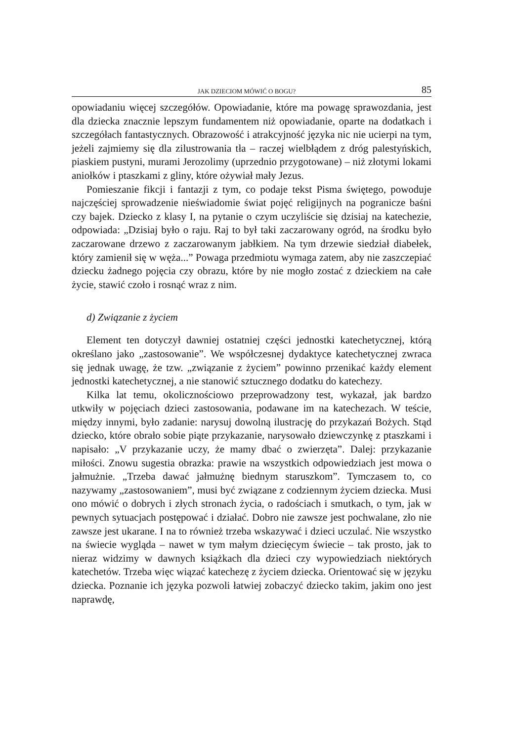JAK DZIECIOM MÓWIĆ O BOGU? 85
opowiadaniu więcej szczegółów. Opowiadanie, które ma powagę sprawozdania, jest dla dziecka znacznie lepszym fundamentem niż opowiadanie, oparte na dodatkach i szczegółach fantastycznych. Obrazowość i atrakcyjność języka nic nie ucierpi na tym, jeżeli zajmiemy się dla zilustrowania tła – raczej wielbłądem z dróg palestyńskich, piaskiem pustyni, murami Jerozolimy (uprzednio przygotowane) – niż złotymi lokami aniołków i ptaszkami z gliny, które ożywiał mały Jezus.
Pomieszanie fikcji i fantazji z tym, co podaje tekst Pisma świętego, powoduje najczęściej sprowadzenie nieświadomie świat pojęć religijnych na pogranicze baśni czy bajek. Dziecko z klasy I, na pytanie o czym uczyliście się dzisiaj na katechezie, odpowiada: „Dzisiaj było o raju. Raj to był taki zaczarowany ogród, na środku było zaczarowane drzewo z zaczarowanym jabłkiem. Na tym drzewie siedział diabełek, który zamienił się w węża...” Powaga przedmiotu wymaga zatem, aby nie zaszczepiać dziecku żadnego pojęcia czy obrazu, które by nie mogło zostać z dzieckiem na całe życie, stawić czoło i rosnąć wraz z nim.
d) Związanie z życiem
Element ten dotyczył dawniej ostatniej części jednostki katechetycznej, którą określano jako „zastosowanie”. We współczesnej dydaktyce katechetycznej zwraca się jednak uwagę, że tzw. „związanie z życiem” powinno przenikać każdy element jednostki katechetycznej, a nie stanowić sztucznego dodatku do katechezy.
Kilka lat temu, okolicznościowo przeprowadzony test, wykazał, jak bardzo utkwiły w pojęciach dzieci zastosowania, podawane im na katechezach. W teście, między innymi, było zadanie: narysuj dowolną ilustrację do przykazań Bożych. Stąd dziecko, które obrało sobie piąte przykazanie, narysowało dziewczynkę z ptaszkami i napisało: „V przykazanie uczy, że mamy dbać o zwierzęta”. Dalej: przykazanie miłości. Znowu sugestia obrazka: prawie na wszystkich odpowiedziach jest mowa o jałmużnie. „Trzeba dawać jałmużnę biednym staruszkom”. Tymczasem to, co nazywamy „zastosowaniem”, musi być związane z codziennym życiem dziecka. Musi ono mówić o dobrych i złych stronach życia, o radościach i smutkach, o tym, jak w pewnych sytuacjach postępować i działać. Dobro nie zawsze jest pochwalane, zło nie zawsze jest ukarane. I na to również trzeba wskazywać i dzieci uczulać. Nie wszystko na świecie wygląda – nawet w tym małym dziecięcym świecie – tak prosto, jak to nieraz widzimy w dawnych książkach dla dzieci czy wypowiedziach niektórych katechetów. Trzeba więc wiązać katechezę z życiem dziecka. Orientować się w języku dziecka. Poznanie ich języka pozwoli łatwiej zobaczyć dziecko takim, jakim ono jest naprawdę,